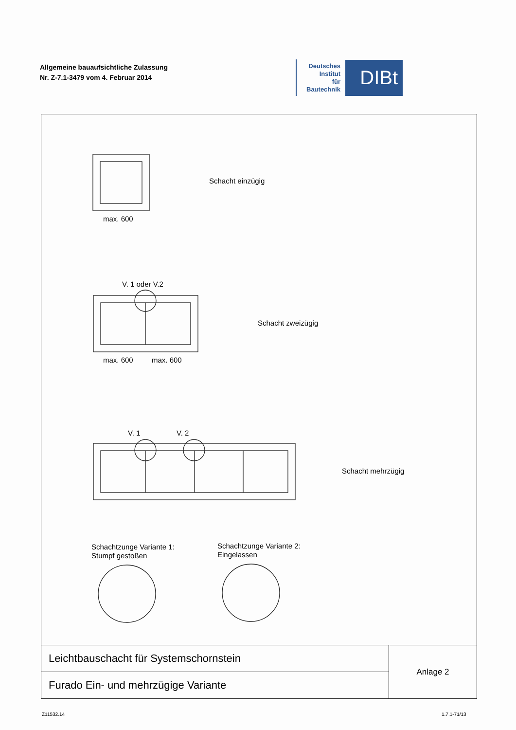Allgemeine bauaufsichtliche Zulassung
Nr. Z-7.1-3479 vom 4. Februar 2014
Deutsches
Institut
für
Bautechnik
DIBt
max. 600
Schacht einzügig
V. 1 oder V.2
max. 600 max. 600
Schacht zweizügig
V. 1 V. 2
Schacht mehrzügig
Schachtzunge Variante 1:
Stumpf gestoßen
Schachtzunge Variante 2:
Eingelassen
| Leichtbauschacht für Systemschornstein | Anlage 2 |
| Furado Ein- und mehrzügige Variante | |
Z11532.14 1.7.1-71/13